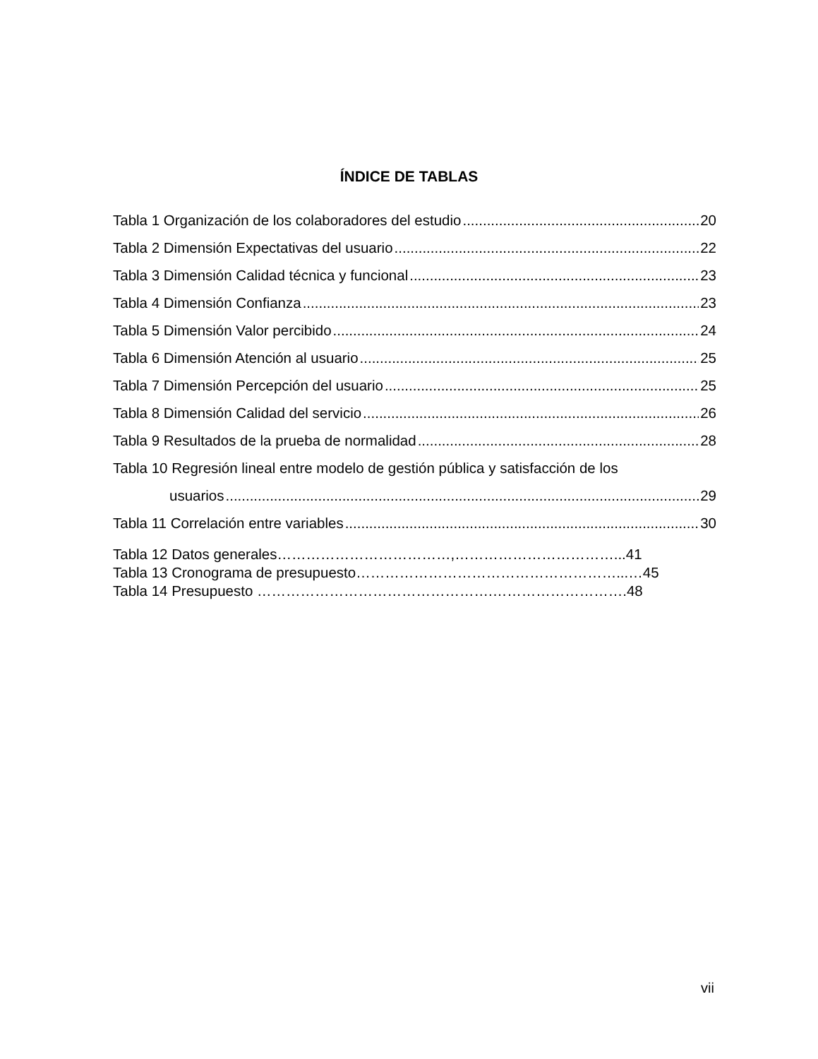ÍNDICE DE TABLAS
Tabla 1 Organización de los colaboradores del estudio 20
Tabla 2 Dimensión Expectativas del usuario 22
Tabla 3 Dimensión Calidad técnica y funcional 23
Tabla 4 Dimensión Confianza 23
Tabla 5 Dimensión Valor percibido 24
Tabla 6 Dimensión Atención al usuario 25
Tabla 7 Dimensión Percepción del usuario 25
Tabla 8 Dimensión Calidad del servicio 26
Tabla 9 Resultados de la prueba de normalidad 28
Tabla 10 Regresión lineal entre modelo de gestión pública y satisfacción de los
usuarios 29
Tabla 11 Correlación entre variables 30
Tabla 12 Datos generales………………………………,……………………………...41
Tabla 13 Cronograma de presupuesto………………………………………………...…45
Tabla 14 Presupuesto ………………………………………….……………………….48
vii